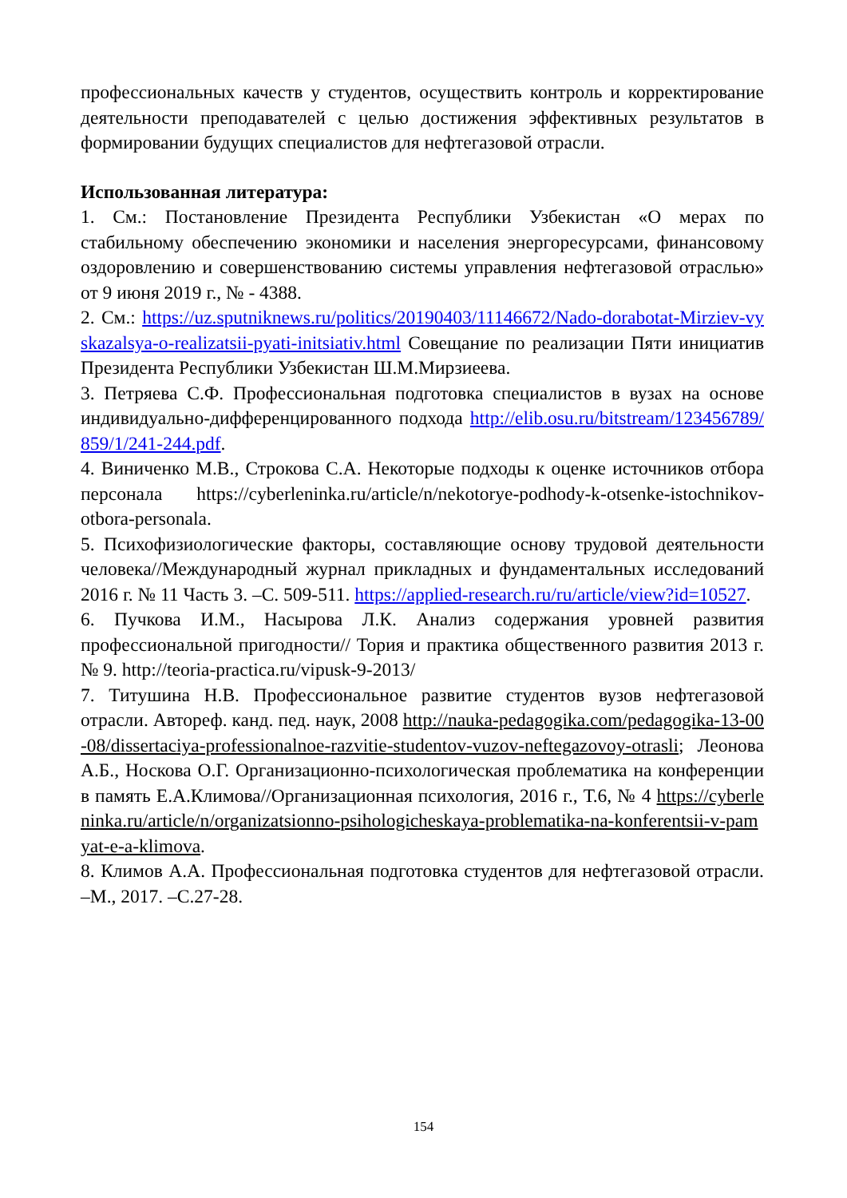профессиональных качеств у студентов, осуществить контроль и корректирование деятельности преподавателей с целью достижения эффективных результатов в формировании будущих специалистов для нефтегазовой отрасли.
Использованная литература:
1. См.: Постановление Президента Республики Узбекистан «О мерах по стабильному обеспечению экономики и населения энергоресурсами, финансовому оздоровлению и совершенствованию системы управления нефтегазовой отраслью» от 9 июня 2019 г., № - 4388.
2. См.: https://uz.sputniknews.ru/politics/20190403/11146672/Nado-dorabotat-Mirziev-vyskazalsya-o-realizatsii-pyati-initsiativ.html Совещание по реализации Пяти инициатив Президента Республики Узбекистан Ш.М.Мирзиеева.
3. Петряева С.Ф. Профессиональная подготовка специалистов в вузах на основе индивидуально-дифференцированного подхода http://elib.osu.ru/bitstream/123456789/859/1/241-244.pdf.
4. Виниченко М.В., Строкова С.А. Некоторые подходы к оценке источников отбора персонала https://cyberleninka.ru/article/n/nekotorye-podhody-k-otsenke-istochnikov-otbora-personala.
5. Психофизиологические факторы, составляющие основу трудовой деятельности человека//Международный журнал прикладных и фундаментальных исследований 2016 г. № 11 Часть 3. –С. 509-511. https://applied-research.ru/ru/article/view?id=10527.
6. Пучкова И.М., Насырова Л.К. Анализ содержания уровней развития профессиональной пригодности// Тория и практика общественного развития 2013 г. № 9. http://teoria-practica.ru/vipusk-9-2013/
7. Титушина Н.В. Профессиональное развитие студентов вузов нефтегазовой отрасли. Автореф. канд. пед. наук, 2008 http://nauka-pedagogika.com/pedagogika-13-00-08/dissertaciya-professionalnoe-razvitie-studentov-vuzov-neftegazovoy-otrasli; Леонова А.Б., Носкова О.Г. Организационно-психологическая проблематика на конференции в память Е.А.Климова//Организационная психология, 2016 г., Т.6, № 4 https://cyberleninka.ru/article/n/organizatsionno-psihologicheskaya-problematika-na-konferentsii-v-pamyat-e-a-klimova.
8. Климов А.А. Профессиональная подготовка студентов для нефтегазовой отрасли. –М., 2017. –С.27-28.
154